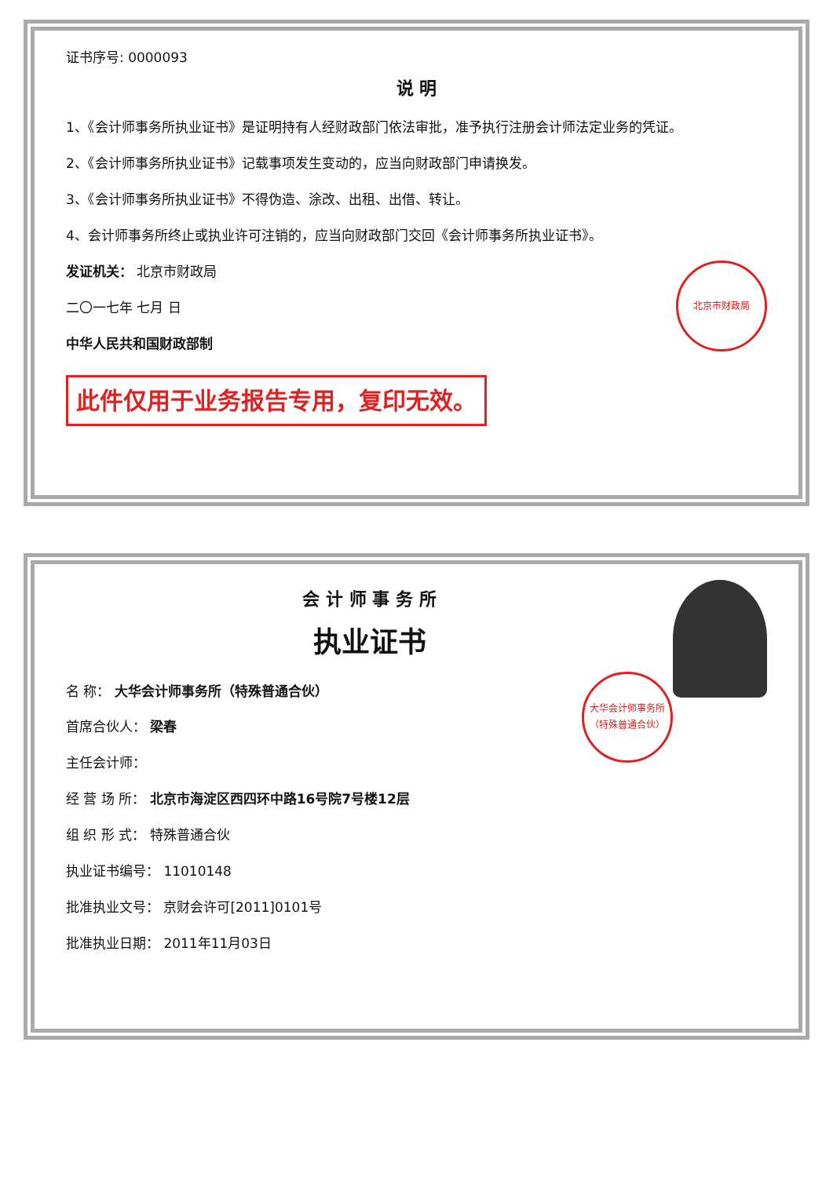证书序号: 0000093
说 明
1、《会计师事务所执业证书》是证明持有人经财政部门依法审批，准予执行注册会计师法定业务的凭证。
2、《会计师事务所执业证书》记载事项发生变动的，应当向财政部门申请换发。
3、《会计师事务所执业证书》不得伪造、涂改、出租、出借、转让。
4、会计师事务所终止或执业许可注销的，应当向财政部门交回《会计师事务所执业证书》。
北京市财政局
发证机关： 北京市财政局
二〇一七年 七月 日
中华人民共和国财政部制
此件仅用于业务报告专用，复印无效。
会 计 师 事 务 所
执业证书
大华会计师事务所（特殊普通合伙）
名 称： 大华会计师事务所（特殊普通合伙）
首席合伙人： 梁春
主任会计师：
经 营 场 所： 北京市海淀区西四环中路16号院7号楼12层
组 织 形 式： 特殊普通合伙
执业证书编号： 11010148
批准执业文号： 京财会许可[2011]0101号
批准执业日期： 2011年11月03日